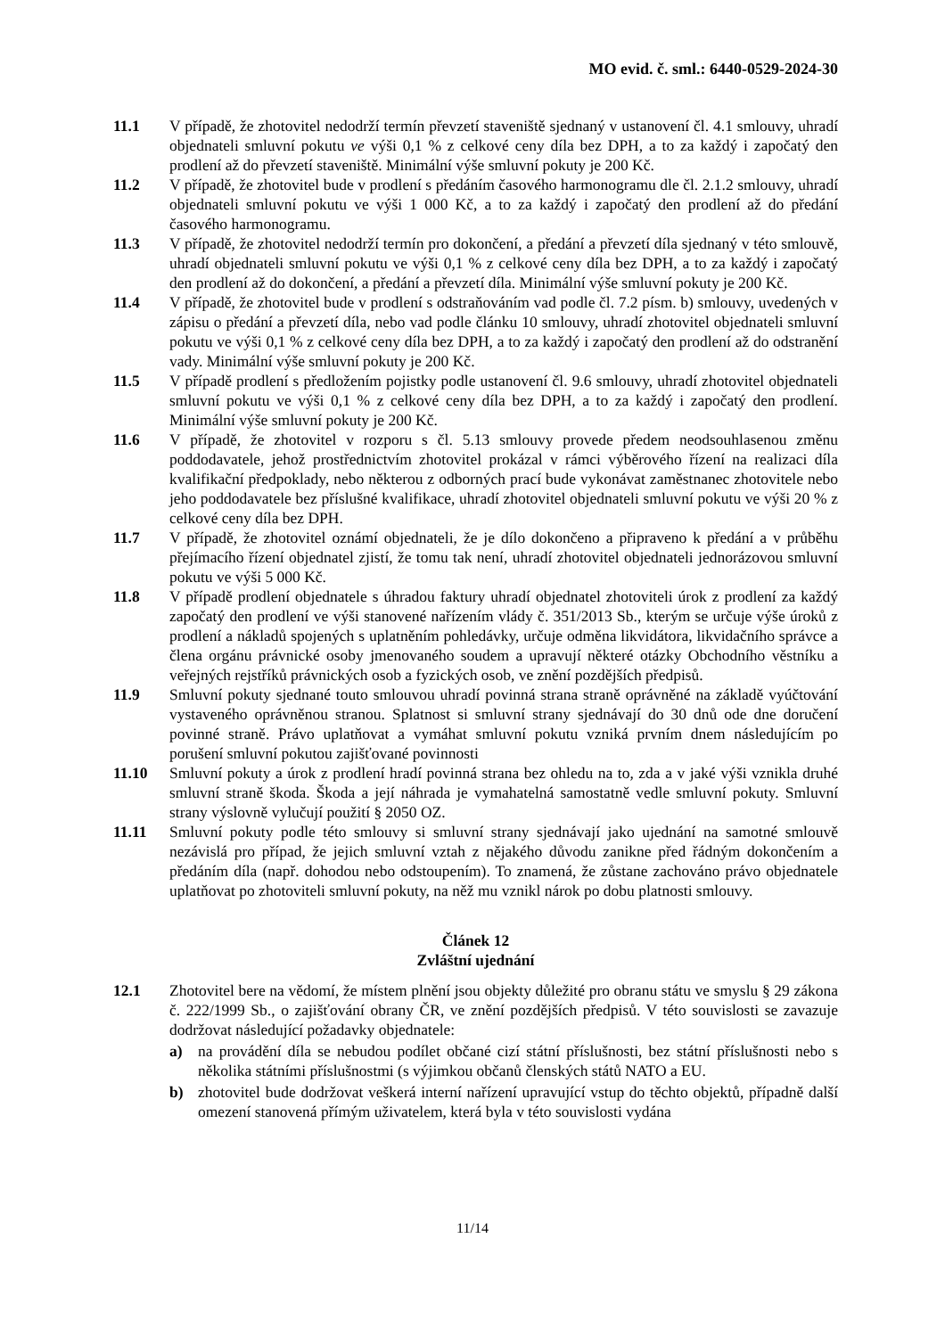MO evid. č. sml.: 6440-0529-2024-30
11.1 V případě, že zhotovitel nedodrží termín převzetí staveniště sjednaný v ustanovení čl. 4.1 smlouvy, uhradí objednateli smluvní pokutu ve výši 0,1 % z celkové ceny díla bez DPH, a to za každý i započatý den prodlení až do převzetí staveniště. Minimální výše smluvní pokuty je 200 Kč.
11.2 V případě, že zhotovitel bude v prodlení s předáním časového harmonogramu dle čl. 2.1.2 smlouvy, uhradí objednateli smluvní pokutu ve výši 1 000 Kč, a to za každý i započatý den prodlení až do předání časového harmonogramu.
11.3 V případě, že zhotovitel nedodrží termín pro dokončení, a předání a převzetí díla sjednaný v této smlouvě, uhradí objednateli smluvní pokutu ve výši 0,1 % z celkové ceny díla bez DPH, a to za každý i započatý den prodlení až do dokončení, a předání a převzetí díla. Minimální výše smluvní pokuty je 200 Kč.
11.4 V případě, že zhotovitel bude v prodlení s odstraňováním vad podle čl. 7.2 písm. b) smlouvy, uvedených v zápisu o předání a převzetí díla, nebo vad podle článku 10 smlouvy, uhradí zhotovitel objednateli smluvní pokutu ve výši 0,1 % z celkové ceny díla bez DPH, a to za každý i započatý den prodlení až do odstranění vady. Minimální výše smluvní pokuty je 200 Kč.
11.5 V případě prodlení s předložením pojistky podle ustanovení čl. 9.6 smlouvy, uhradí zhotovitel objednateli smluvní pokutu ve výši 0,1 % z celkové ceny díla bez DPH, a to za každý i započatý den prodlení. Minimální výše smluvní pokuty je 200 Kč.
11.6 V případě, že zhotovitel v rozporu s čl. 5.13 smlouvy provede předem neodsouhlasenou změnu poddodavatele, jehož prostřednictvím zhotovitel prokázal v rámci výběrového řízení na realizaci díla kvalifikační předpoklady, nebo některou z odborných prací bude vykonávat zaměstnanec zhotovitele nebo jeho poddodavatele bez příslušné kvalifikace, uhradí zhotovitel objednateli smluvní pokutu ve výši 20 % z celkové ceny díla bez DPH.
11.7 V případě, že zhotovitel oznámí objednateli, že je dílo dokončeno a připraveno k předání a v průběhu přejímacího řízení objednatel zjistí, že tomu tak není, uhradí zhotovitel objednateli jednorázovou smluvní pokutu ve výši 5 000 Kč.
11.8 V případě prodlení objednatele s úhradou faktury uhradí objednatel zhotoviteli úrok z prodlení za každý započatý den prodlení ve výši stanovené nařízením vlády č. 351/2013 Sb., kterým se určuje výše úroků z prodlení a nákladů spojených s uplatněním pohledávky, určuje odměna likvidátora, likvidačního správce a člena orgánu právnické osoby jmenovaného soudem a upravují některé otázky Obchodního věstníku a veřejných rejstříků právnických osob a fyzických osob, ve znění pozdějších předpisů.
11.9 Smluvní pokuty sjednané touto smlouvou uhradí povinná strana straně oprávněné na základě vyúčtování vystaveného oprávněnou stranou. Splatnost si smluvní strany sjednávají do 30 dnů ode dne doručení povinné straně. Právo uplatňovat a vymáhat smluvní pokutu vzniká prvním dnem následujícím po porušení smluvní pokutou zajišťované povinnosti
11.10 Smluvní pokuty a úrok z prodlení hradí povinná strana bez ohledu na to, zda a v jaké výši vznikla druhé smluvní straně škoda. Škoda a její náhrada je vymahatelná samostatně vedle smluvní pokuty. Smluvní strany výslovně vylučují použití § 2050 OZ.
11.11 Smluvní pokuty podle této smlouvy si smluvní strany sjednávají jako ujednání na samotné smlouvě nezávislá pro případ, že jejich smluvní vztah z nějakého důvodu zanikne před řádným dokončením a předáním díla (např. dohodou nebo odstoupením). To znamená, že zůstane zachováno právo objednatele uplatňovat po zhotoviteli smluvní pokuty, na něž mu vznikl nárok po dobu platnosti smlouvy.
Článek 12
Zvláštní ujednání
12.1 Zhotovitel bere na vědomí, že místem plnění jsou objekty důležité pro obranu státu ve smyslu § 29 zákona č. 222/1999 Sb., o zajišťování obrany ČR, ve znění pozdějších předpisů. V této souvislosti se zavazuje dodržovat následující požadavky objednatele:
a) na provádění díla se nebudou podílet občané cizí státní příslušnosti, bez státní příslušnosti nebo s několika státními příslušnostmi (s výjimkou občanů členských států NATO a EU.
b) zhotovitel bude dodržovat veškerá interní nařízení upravující vstup do těchto objektů, případně další omezení stanovená přímým uživatelem, která byla v této souvislosti vydána
11/14